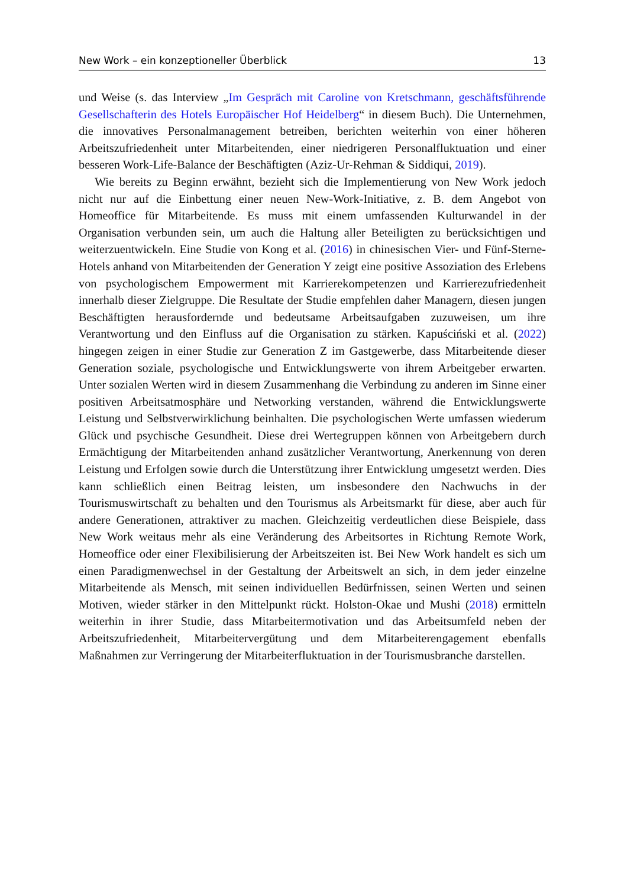New Work – ein konzeptioneller Überblick 13
und Weise (s. das Interview „Im Gespräch mit Caroline von Kretschmann, geschäftsführende Gesellschafterin des Hotels Europäischer Hof Heidelberg“ in diesem Buch). Die Unternehmen, die innovatives Personalmanagement betreiben, berichten weiterhin von einer höheren Arbeitszufriedenheit unter Mitarbeitenden, einer niedrigeren Personalfluktuation und einer besseren Work-Life-Balance der Beschäftigten (Aziz-Ur-Rehman & Siddiqui, 2019).
Wie bereits zu Beginn erwähnt, bezieht sich die Implementierung von New Work jedoch nicht nur auf die Einbettung einer neuen New-Work-Initiative, z. B. dem Angebot von Homeoffice für Mitarbeitende. Es muss mit einem umfassenden Kulturwandel in der Organisation verbunden sein, um auch die Haltung aller Beteiligten zu berücksichtigen und weiterzuentwickeln. Eine Studie von Kong et al. (2016) in chinesischen Vier- und Fünf-Sterne-Hotels anhand von Mitarbeitenden der Generation Y zeigt eine positive Assoziation des Erlebens von psychologischem Empowerment mit Karrierekompetenzen und Karrierezufriedenheit innerhalb dieser Zielgruppe. Die Resultate der Studie empfehlen daher Managern, diesen jungen Beschäftigten herausfordernde und bedeutsame Arbeitsaufgaben zuzuweisen, um ihre Verantwortung und den Einfluss auf die Organisation zu stärken. Kapuściński et al. (2022) hingegen zeigen in einer Studie zur Generation Z im Gastgewerbe, dass Mitarbeitende dieser Generation soziale, psychologische und Entwicklungswerte von ihrem Arbeitgeber erwarten. Unter sozialen Werten wird in diesem Zusammenhang die Verbindung zu anderen im Sinne einer positiven Arbeitsatmosphäre und Networking verstanden, während die Entwicklungswerte Leistung und Selbstverwirklichung beinhalten. Die psychologischen Werte umfassen wiederum Glück und psychische Gesundheit. Diese drei Wertegruppen können von Arbeitgebern durch Ermächtigung der Mitarbeitenden anhand zusätzlicher Verantwortung, Anerkennung von deren Leistung und Erfolgen sowie durch die Unterstützung ihrer Entwicklung umgesetzt werden. Dies kann schließlich einen Beitrag leisten, um insbesondere den Nachwuchs in der Tourismuswirtschaft zu behalten und den Tourismus als Arbeitsmarkt für diese, aber auch für andere Generationen, attraktiver zu machen. Gleichzeitig verdeutlichen diese Beispiele, dass New Work weitaus mehr als eine Veränderung des Arbeitsortes in Richtung Remote Work, Homeoffice oder einer Flexibilisierung der Arbeitszeiten ist. Bei New Work handelt es sich um einen Paradigmenwechsel in der Gestaltung der Arbeitswelt an sich, in dem jeder einzelne Mitarbeitende als Mensch, mit seinen individuellen Bedürfnissen, seinen Werten und seinen Motiven, wieder stärker in den Mittelpunkt rückt. Holston-Okae und Mushi (2018) ermitteln weiterhin in ihrer Studie, dass Mitarbeitermotivation und das Arbeitsumfeld neben der Arbeitszufriedenheit, Mitarbeitervergütung und dem Mitarbeiterengagement ebenfalls Maßnahmen zur Verringerung der Mitarbeiterfluktuation in der Tourismusbranche darstellen.